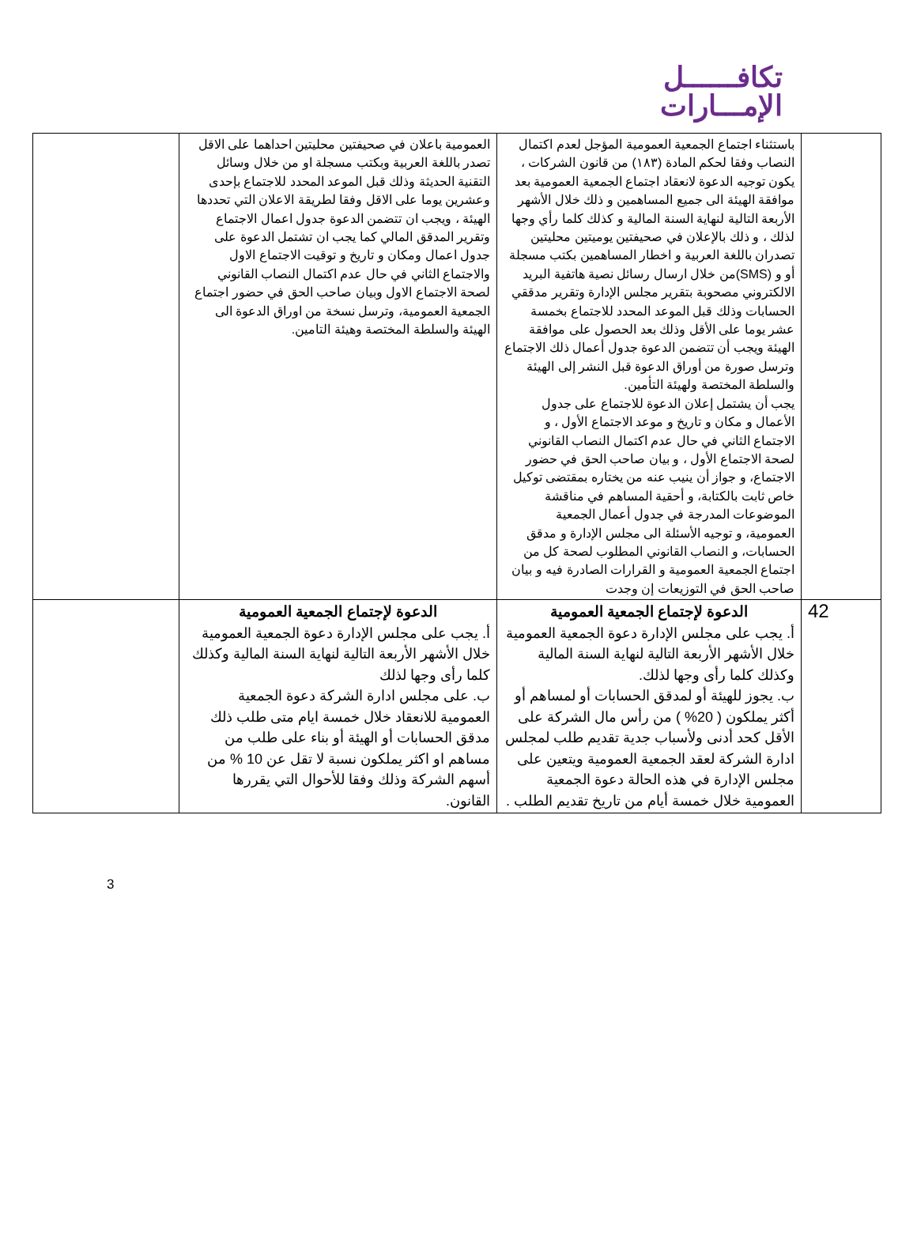تكافــــــل
الإمـــارات
| | باستثناء اجتماع الجمعية العمومية المؤجل لعدم اكتمال النصاب وفقا لحكم المادة (١٨٣) من قانون الشركات ، يكون توجيه الدعوة لانعقاد اجتماع الجمعية العمومية بعد موافقة الهيئة الى جميع المساهمين و ذلك خلال الأشهر الأربعة التالية لنهاية السنة المالية و كذلك كلما رأي وجها لذلك ، و ذلك بالإعلان في صحيفتين يوميتين محليتين تصدران باللغة العربية و اخطار المساهمين بكتب مسجلة أو و (SMS)من خلال ارسال رسائل نصية هاتفية البريد الالكتروني مصحوبة بتقرير مجلس الإدارة وتقرير مدققي الحسابات وذلك قبل الموعد المحدد للاجتماع بخمسة عشر يوما على الأقل وذلك بعد الحصول على موافقة الهيئة ويجب أن تتضمن الدعوة جدول أعمال ذلك الاجتماع وترسل صورة من أوراق الدعوة قبل النشر إلى الهيئة والسلطة المختصة ولهيئة التأمين. يجب أن يشتمل إعلان الدعوة للاجتماع على جدول الأعمال و مكان و تاريخ و موعد الاجتماع الأول ، و الاجتماع الثاني في حال عدم اكتمال النصاب القانوني لصحة الاجتماع الأول ، و بيان صاحب الحق في حضور الاجتماع، و جواز أن ينيب عنه من يختاره بمقتضى توكيل خاص ثابت بالكتابة، و أحقية المساهم في مناقشة الموضوعات المدرجة في جدول أعمال الجمعية العمومية، و توجيه الأسئلة الى مجلس الإدارة و مدقق الحسابات، و النصاب القانوني المطلوب لصحة كل من اجتماع الجمعية العمومية و القرارات الصادرة فيه و بيان صاحب الحق في التوزيعات إن وجدت | العمومية باعلان في صحيفتين محليتين احداهما على الاقل تصدر باللغة العربية وبكتب مسجلة او من خلال وسائل التقنية الحديثة وذلك قبل الموعد المحدد للاجتماع بإحدى وعشرين يوما على الاقل وفقا لطريقة الاعلان التي تحددها الهيئة ، ويجب ان تتضمن الدعوة جدول اعمال الاجتماع وتقرير المدقق المالي كما يجب ان تشتمل الدعوة على جدول اعمال ومكان و تاريخ و توقيت الاجتماع الاول والاجتماع الثاني في حال عدم اكتمال النصاب القانوني لصحة الاجتماع الاول وبيان صاحب الحق في حضور اجتماع الجمعية العمومية، وترسل نسخة من اوراق الدعوة الى الهيئة والسلطة المختصة وهيئة التامين. | |
| 42 | الدعوة لإجتماع الجمعية العمومية أ. يجب على مجلس الإدارة دعوة الجمعية العمومية خلال الأشهر الأربعة التالية لنهاية السنة المالية وكذلك كلما رأى وجها لذلك. ب. يجوز للهيئة أو لمدقق الحسابات أو لمساهم أو أكثر يملكون ( 20% ) من رأس مال الشركة على الأقل كحد أدنى ولأسباب جدية تقديم طلب لمجلس ادارة الشركة لعقد الجمعية العمومية ويتعين على مجلس الإدارة في هذه الحالة دعوة الجمعية العمومية خلال خمسة أيام من تاريخ تقديم الطلب . | الدعوة لإجتماع الجمعية العمومية أ. يجب على مجلس الإدارة دعوة الجمعية العمومية خلال الأشهر الأربعة التالية لنهاية السنة المالية وكذلك كلما رأى وجها لذلك ب. على مجلس ادارة الشركة دعوة الجمعية العمومية للانعقاد خلال خمسة ايام متى طلب ذلك مدقق الحسابات أو الهيئة أو بناء على طلب من مساهم او اكثر يملكون نسبة لا تقل عن 10 % من أسهم الشركة وذلك وفقا للأحوال التي يقررها القانون. | |
3